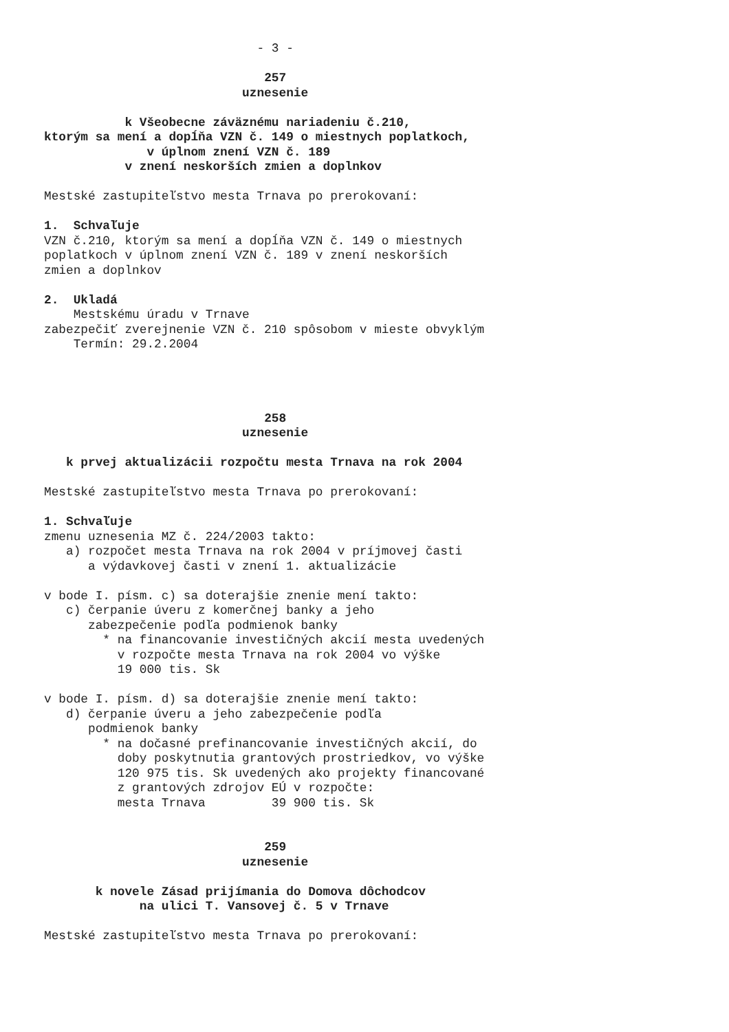- 3 -

                              257
                           uznesenie

           k Všeobecne záväznému nariadeniu č.210,
ktorým sa mení a dopĺňa VZN č. 149 o miestnych poplatkoch,
              v úplnom znení VZN č. 189
           v znení neskorších zmien a doplnkov

Mestské zastupiteľstvo mesta Trnava po prerokovaní:

1.  Schvaľuje
VZN č.210, ktorým sa mení a dopĺňa VZN č. 149 o miestnych
poplatkoch v úplnom znení VZN č. 189 v znení neskorších
zmien a doplnkov

2.  Ukladá
    Mestskému úradu v Trnave
zabezpečiť zverejnenie VZN č. 210 spôsobom v mieste obvyklým
    Termín: 29.2.2004




                              258
                           uznesenie

   k prvej aktualizácii rozpočtu mesta Trnava na rok 2004

Mestské zastupiteľstvo mesta Trnava po prerokovaní:

1. Schvaľuje
zmenu uznesenia MZ č. 224/2003 takto:
   a) rozpočet mesta Trnava na rok 2004 v príjmovej časti
      a výdavkovej časti v znení 1. aktualizácie

v bode I. písm. c) sa doterajšie znenie mení takto:
   c) čerpanie úveru z komerčnej banky a jeho
      zabezpečenie podľa podmienok banky
        * na financovanie investičných akcií mesta uvedených
          v rozpočte mesta Trnava na rok 2004 vo výške
          19 000 tis. Sk

v bode I. písm. d) sa doterajšie znenie mení takto:
   d) čerpanie úveru a jeho zabezpečenie podľa
      podmienok banky
        * na dočasné prefinancovanie investičných akcií, do
          doby poskytnutia grantových prostriedkov, vo výške
          120 975 tis. Sk uvedených ako projekty financované
          z grantových zdrojov EÚ v rozpočte:
          mesta Trnava         39 900 tis. Sk


                              259
                           uznesenie

       k novele Zásad prijímania do Domova dôchodcov
             na ulici T. Vansovej č. 5 v Trnave

Mestské zastupiteľstvo mesta Trnava po prerokovaní: